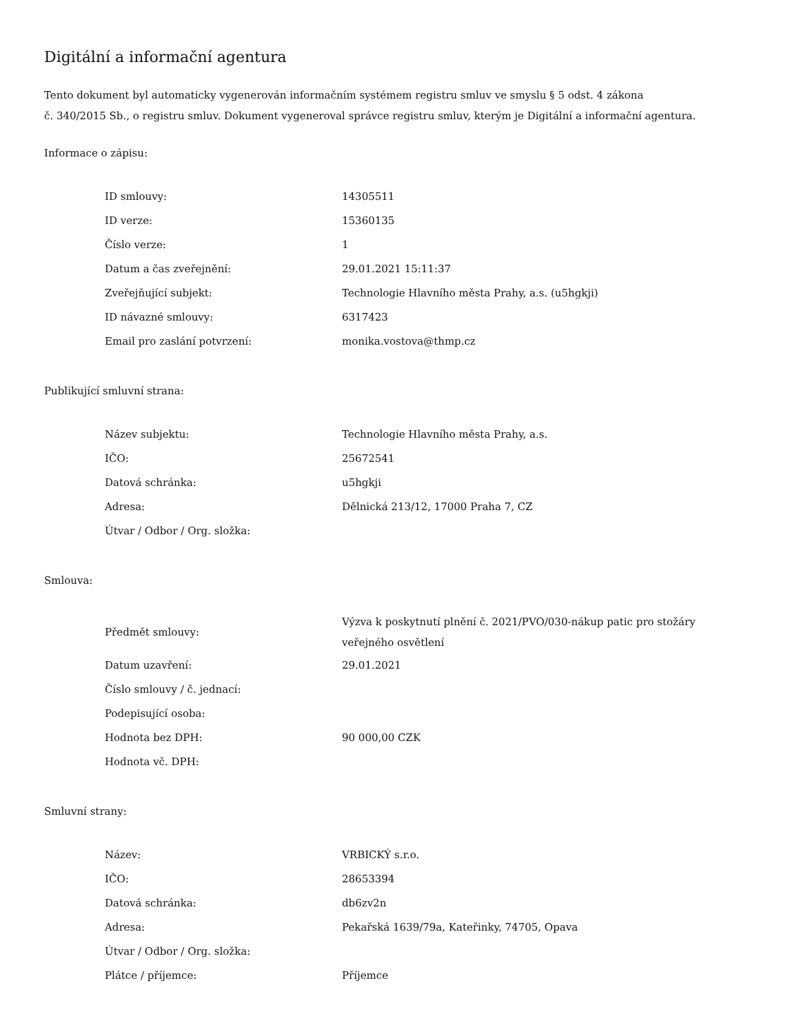Digitální a informační agentura
Tento dokument byl automaticky vygenerován informačním systémem registru smluv ve smyslu § 5 odst. 4 zákona
č. 340/2015 Sb., o registru smluv. Dokument vygeneroval správce registru smluv, kterým je Digitální a informační agentura.
Informace o zápisu:
| ID smlouvy: | 14305511 |
| ID verze: | 15360135 |
| Číslo verze: | 1 |
| Datum a čas zveřejnění: | 29.01.2021 15:11:37 |
| Zveřejňující subjekt: | Technologie Hlavního města Prahy, a.s. (u5hgkji) |
| ID návazné smlouvy: | 6317423 |
| Email pro zaslání potvrzení: | monika.vostova@thmp.cz |
Publikující smluvní strana:
| Název subjektu: | Technologie Hlavního města Prahy, a.s. |
| IČO: | 25672541 |
| Datová schránka: | u5hgkji |
| Adresa: | Dělnická 213/12, 17000 Praha 7, CZ |
| Útvar / Odbor / Org. složka: | |
Smlouva:
| Předmět smlouvy: | Výzva k poskytnutí plnění č. 2021/PVO/030-nákup patic pro stožáry veřejného osvětlení |
| Datum uzavření: | 29.01.2021 |
| Číslo smlouvy / č. jednací: | |
| Podepisující osoba: | |
| Hodnota bez DPH: | 90 000,00 CZK |
| Hodnota vč. DPH: | |
Smluvní strany:
| Název: | VRBICKÝ s.r.o. |
| IČO: | 28653394 |
| Datová schránka: | db6zv2n |
| Adresa: | Pekařská 1639/79a, Kateřinky, 74705, Opava |
| Útvar / Odbor / Org. složka: | |
| Plátce / příjemce: | Příjemce |